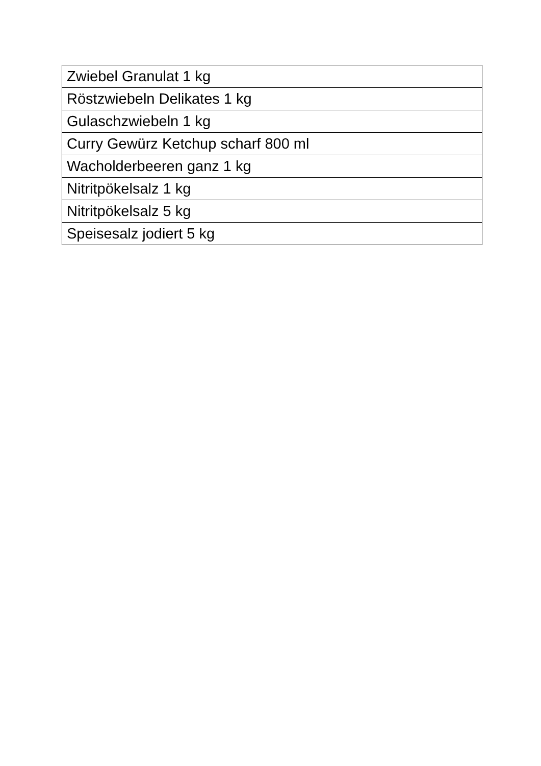| Zwiebel Granulat 1 kg |
| Röstzwiebeln Delikates 1 kg |
| Gulaschzwiebeln 1 kg |
| Curry Gewürz Ketchup scharf 800 ml |
| Wacholderbeeren ganz 1 kg |
| Nitritpökelsalz 1 kg |
| Nitritpökelsalz 5 kg |
| Speisesalz jodiert 5 kg |